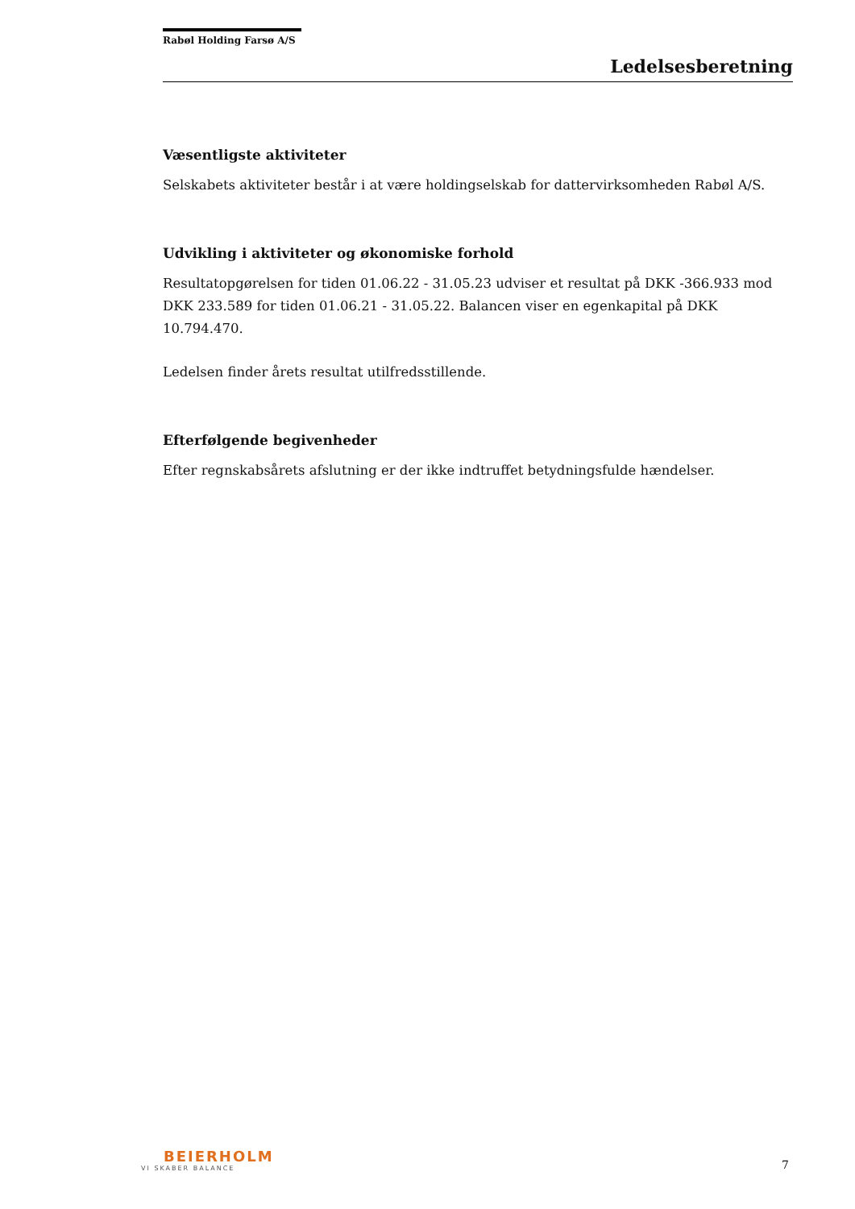Rabøl Holding Farsø A/S
Ledelsesberetning
Væsentligste aktiviteter
Selskabets aktiviteter består i at være holdingselskab for dattervirksomheden Rabøl A/S.
Udvikling i aktiviteter og økonomiske forhold
Resultatopgørelsen for tiden 01.06.22 - 31.05.23 udviser et resultat på DKK -366.933 mod DKK 233.589 for tiden 01.06.21 - 31.05.22. Balancen viser en egenkapital på DKK 10.794.470.
Ledelsen finder årets resultat utilfredsstillende.
Efterfølgende begivenheder
Efter regnskabsårets afslutning er der ikke indtruffet betydningsfulde hændelser.
BEIERHOLM
VI SKABER BALANCE
7